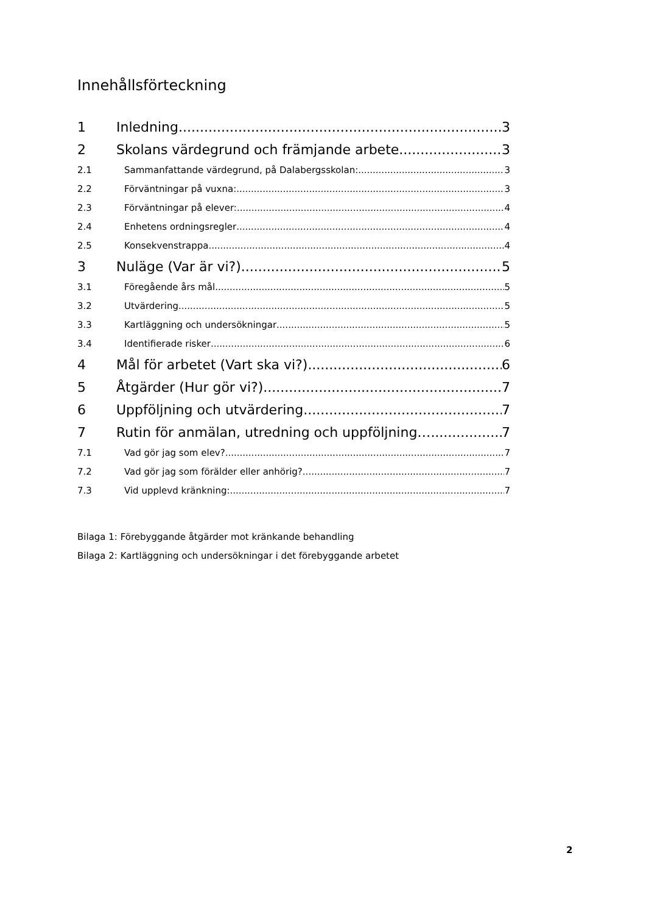Innehållsförteckning
1 Inledning 3
2 Skolans värdegrund och främjande arbete 3
2.1 Sammanfattande värdegrund, på Dalabergsskolan: 3
2.2 Förväntningar på vuxna: 3
2.3 Förväntningar på elever: 4
2.4 Enhetens ordningsregler 4
2.5 Konsekvenstrappa 4
3 Nuläge (Var är vi?) 5
3.1 Föregående års mål 5
3.2 Utvärdering 5
3.3 Kartläggning och undersökningar 5
3.4 Identifierade risker 6
4 Mål för arbetet (Vart ska vi?) 6
5 Åtgärder (Hur gör vi?) 7
6 Uppföljning och utvärdering 7
7 Rutin för anmälan, utredning och uppföljning… 7
7.1 Vad gör jag som elev? 7
7.2 Vad gör jag som förälder eller anhörig? 7
7.3 Vid upplevd kränkning: 7
Bilaga 1: Förebyggande åtgärder mot kränkande behandling
Bilaga 2: Kartläggning och undersökningar i det förebyggande arbetet
2